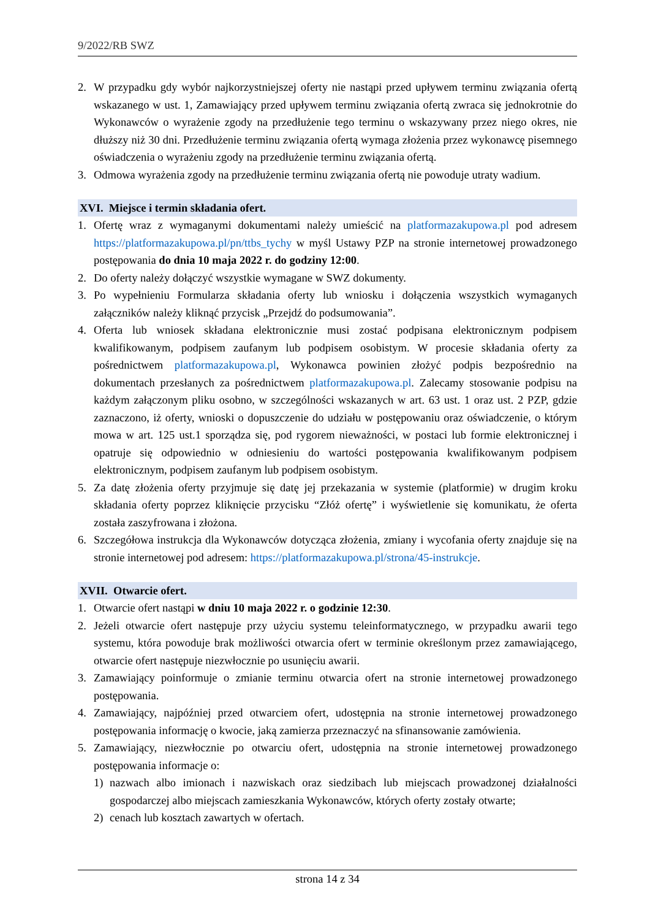9/2022/RB SWZ
2. W przypadku gdy wybór najkorzystniejszej oferty nie nastąpi przed upływem terminu związania ofertą wskazanego w ust. 1, Zamawiający przed upływem terminu związania ofertą zwraca się jednokrotnie do Wykonawców o wyrażenie zgody na przedłużenie tego terminu o wskazywany przez niego okres, nie dłuższy niż 30 dni. Przedłużenie terminu związania ofertą wymaga złożenia przez wykonawcę pisemnego oświadczenia o wyrażeniu zgody na przedłużenie terminu związania ofertą.
3. Odmowa wyrażenia zgody na przedłużenie terminu związania ofertą nie powoduje utraty wadium.
XVI. Miejsce i termin składania ofert.
1. Ofertę wraz z wymaganymi dokumentami należy umieścić na platformazakupowa.pl pod adresem https://platformazakupowa.pl/pn/ttbs_tychy w myśl Ustawy PZP na stronie internetowej prowadzonego postępowania do dnia 10 maja 2022 r. do godziny 12:00.
2. Do oferty należy dołączyć wszystkie wymagane w SWZ dokumenty.
3. Po wypełnieniu Formularza składania oferty lub wniosku i dołączenia wszystkich wymaganych załączników należy kliknąć przycisk „Przejdź do podsumowania”.
4. Oferta lub wniosek składana elektronicznie musi zostać podpisana elektronicznym podpisem kwalifikowanym, podpisem zaufanym lub podpisem osobistym. W procesie składania oferty za pośrednictwem platformazakupowa.pl, Wykonawca powinien złożyć podpis bezpośrednio na dokumentach przesłanych za pośrednictwem platformazakupowa.pl. Zalecamy stosowanie podpisu na każdym załączonym pliku osobno, w szczególności wskazanych w art. 63 ust. 1 oraz ust. 2 PZP, gdzie zaznaczono, iż oferty, wnioski o dopuszczenie do udziału w postępowaniu oraz oświadczenie, o którym mowa w art. 125 ust.1 sporządza się, pod rygorem nieważności, w postaci lub formie elektronicznej i opatruje się odpowiednio w odniesieniu do wartości postępowania kwalifikowanym podpisem elektronicznym, podpisem zaufanym lub podpisem osobistym.
5. Za datę złożenia oferty przyjmuje się datę jej przekazania w systemie (platformie) w drugim kroku składania oferty poprzez kliknięcie przycisku “Złóż ofertę” i wyświetlenie się komunikatu, że oferta została zaszyfrowana i złożona.
6. Szczegółowa instrukcja dla Wykonawców dotycząca złożenia, zmiany i wycofania oferty znajduje się na stronie internetowej pod adresem: https://platformazakupowa.pl/strona/45-instrukcje.
XVII. Otwarcie ofert.
1. Otwarcie ofert nastąpi w dniu 10 maja 2022 r. o godzinie 12:30.
2. Jeżeli otwarcie ofert następuje przy użyciu systemu teleinformatycznego, w przypadku awarii tego systemu, która powoduje brak możliwości otwarcia ofert w terminie określonym przez zamawiającego, otwarcie ofert następuje niezwłocznie po usunięciu awarii.
3. Zamawiający poinformuje o zmianie terminu otwarcia ofert na stronie internetowej prowadzonego postępowania.
4. Zamawiający, najpóźniej przed otwarciem ofert, udostępnia na stronie internetowej prowadzonego postępowania informację o kwocie, jaką zamierza przeznaczyć na sfinansowanie zamówienia.
5. Zamawiający, niezwłocznie po otwarciu ofert, udostępnia na stronie internetowej prowadzonego postępowania informacje o:
1) nazwach albo imionach i nazwiskach oraz siedzibach lub miejscach prowadzonej działalności gospodarczej albo miejscach zamieszkania Wykonawców, których oferty zostały otwarte;
2) cenach lub kosztach zawartych w ofertach.
strona 14 z 34